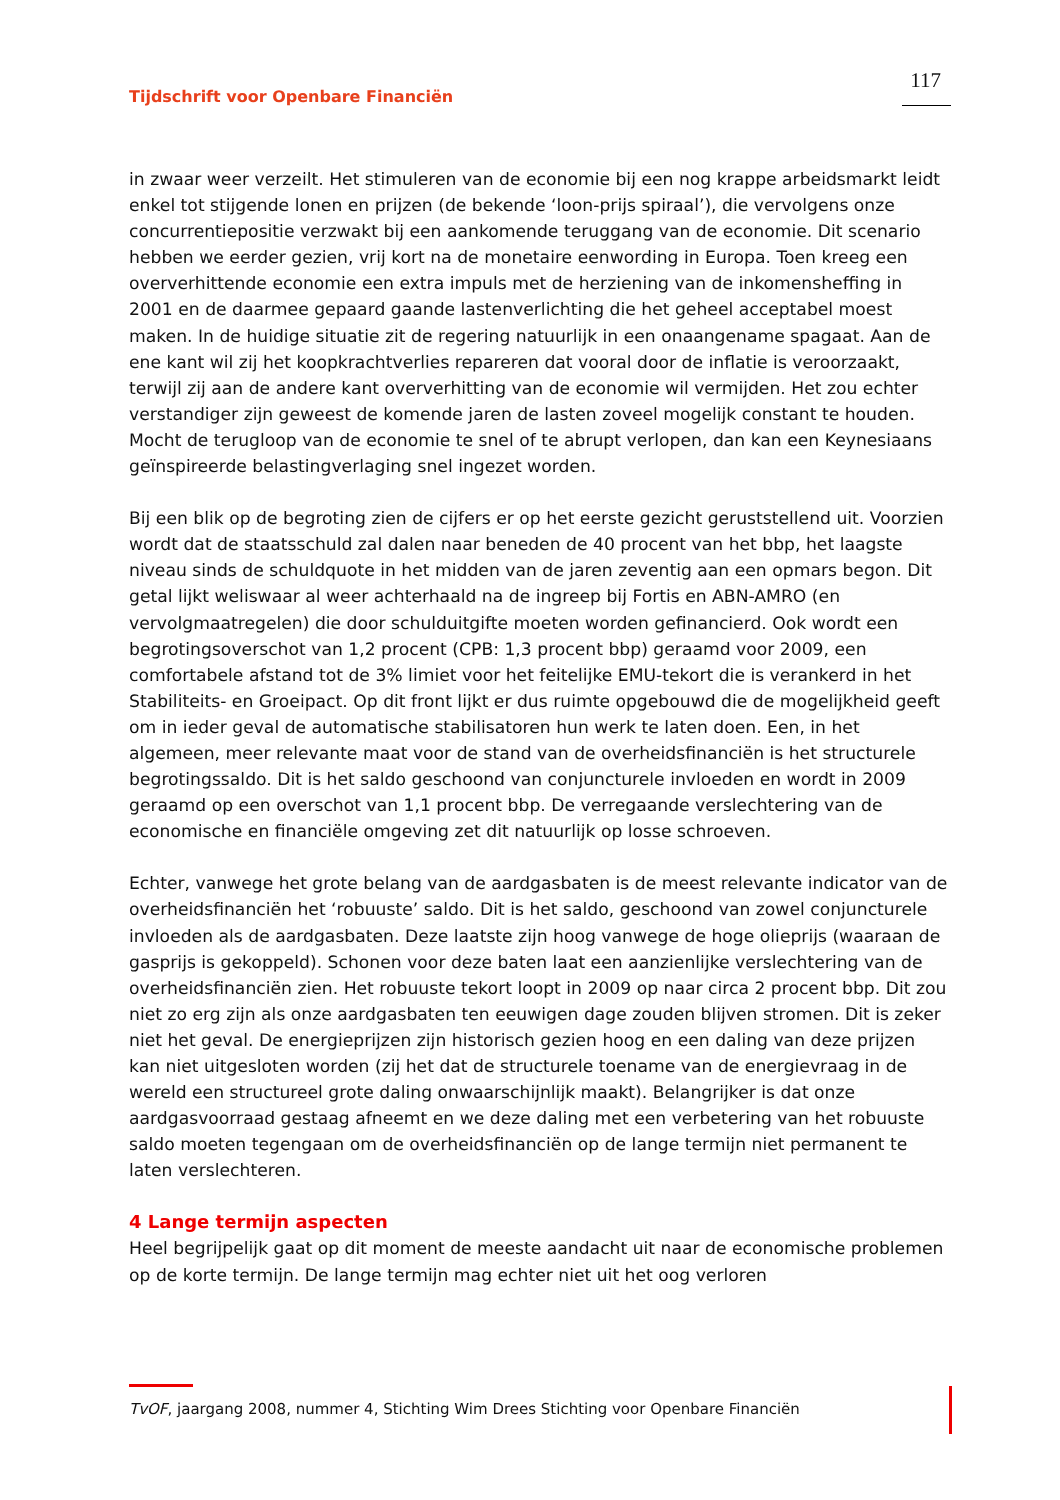Tijdschrift voor Openbare Financiën 117
in zwaar weer verzeilt. Het stimuleren van de economie bij een nog krappe arbeidsmarkt leidt enkel tot stijgende lonen en prijzen (de bekende ‘loon-prijs spiraal’), die vervolgens onze concurrentiepositie verzwakt bij een aankomende teruggang van de economie. Dit scenario hebben we eerder gezien, vrij kort na de monetaire eenwording in Europa. Toen kreeg een oververhittende economie een extra impuls met de herziening van de inkomensheffing in 2001 en de daarmee gepaard gaande lastenverlichting die het geheel acceptabel moest maken. In de huidige situatie zit de regering natuurlijk in een onaangename spagaat. Aan de ene kant wil zij het koopkrachtverlies repareren dat vooral door de inflatie is veroorzaakt, terwijl zij aan de andere kant oververhitting van de economie wil vermijden. Het zou echter verstandiger zijn geweest de komende jaren de lasten zoveel mogelijk constant te houden. Mocht de terugloop van de economie te snel of te abrupt verlopen, dan kan een Keynesiaans geïnspireerde belastingverlaging snel ingezet worden.
Bij een blik op de begroting zien de cijfers er op het eerste gezicht geruststellend uit. Voorzien wordt dat de staatsschuld zal dalen naar beneden de 40 procent van het bbp, het laagste niveau sinds de schuldquote in het midden van de jaren zeventig aan een opmars begon. Dit getal lijkt weliswaar al weer achterhaald na de ingreep bij Fortis en ABN-AMRO (en vervolgmaatregelen) die door schulduitgifte moeten worden gefinancierd. Ook wordt een begrotingsoverschot van 1,2 procent (CPB: 1,3 procent bbp) geraamd voor 2009, een comfortabele afstand tot de 3% limiet voor het feitelijke EMU-tekort die is verankerd in het Stabiliteits- en Groeipact. Op dit front lijkt er dus ruimte opgebouwd die de mogelijkheid geeft om in ieder geval de automatische stabilisatoren hun werk te laten doen. Een, in het algemeen, meer relevante maat voor de stand van de overheidsfinanciën is het structurele begrotingssaldo. Dit is het saldo geschoond van conjuncturele invloeden en wordt in 2009 geraamd op een overschot van 1,1 procent bbp. De verregaande verslechtering van de economische en financiële omgeving zet dit natuurlijk op losse schroeven.
Echter, vanwege het grote belang van de aardgasbaten is de meest relevante indicator van de overheidsfinanciën het ‘robuuste’ saldo. Dit is het saldo, geschoond van zowel conjuncturele invloeden als de aardgasbaten. Deze laatste zijn hoog vanwege de hoge olieprijs (waaraan de gasprijs is gekoppeld). Schonen voor deze baten laat een aanzienlijke verslechtering van de overheidsfinanciën zien. Het robuuste tekort loopt in 2009 op naar circa 2 procent bbp. Dit zou niet zo erg zijn als onze aardgasbaten ten eeuwigen dage zouden blijven stromen. Dit is zeker niet het geval. De energieprijzen zijn historisch gezien hoog en een daling van deze prijzen kan niet uitgesloten worden (zij het dat de structurele toename van de energievraag in de wereld een structureel grote daling onwaarschijnlijk maakt). Belangrijker is dat onze aardgasvoorraad gestaag afneemt en we deze daling met een verbetering van het robuuste saldo moeten tegengaan om de overheidsfinanciën op de lange termijn niet permanent te laten verslechteren.
4 Lange termijn aspecten
Heel begrijpelijk gaat op dit moment de meeste aandacht uit naar de economische problemen op de korte termijn. De lange termijn mag echter niet uit het oog verloren
TvOF, jaargang 2008, nummer 4, Stichting Wim Drees Stichting voor Openbare Financiën